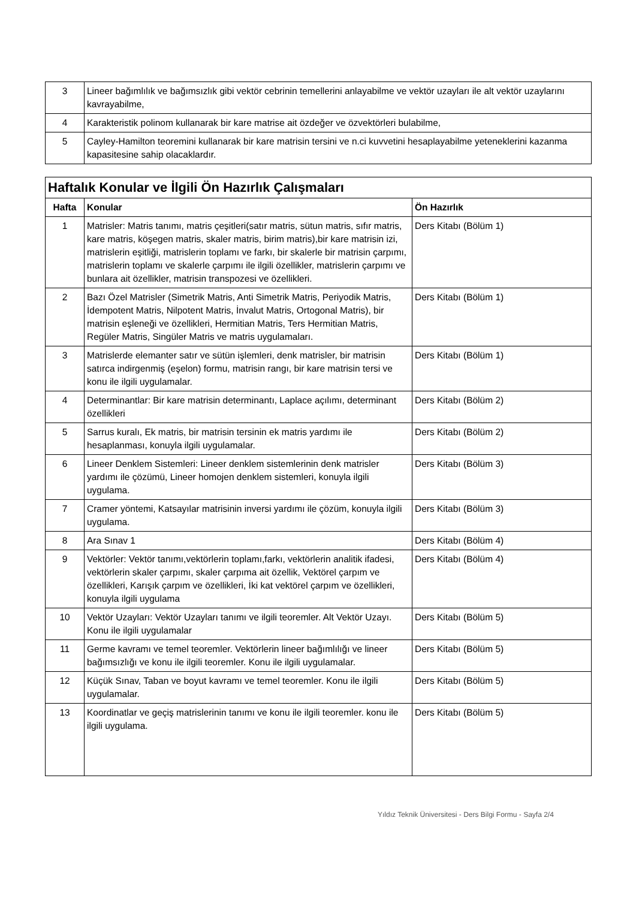| 3 | Lineer bağımlılık ve bağımsızlık gibi vektör cebrinin temellerini anlayabilme ve vektör uzayları ile alt vektör uzaylarını kavrayabilme, |
| 4 | Karakteristik polinom kullanarak bir kare matrise ait özdeğer ve özvektörleri bulabilme, |
| 5 | Cayley-Hamilton teoremini kullanarak bir kare matrisin tersini ve n.ci kuvvetini hesaplayabilme yeteneklerini kazanma kapasitesine sahip olacaklardır. |
| Haftalık Konular ve İlgili Ön Hazırlık Çalışmaları | | |
| Hafta | Konular | Ön Hazırlık |
| 1 | Matrisler: Matris tanımı, matris çeşitleri(satır matris, sütun matris, sıfır matris, kare matris, köşegen matris, skaler matris, birim matris),bir kare matrisin izi, matrislerin eşitliği, matrislerin toplamı ve farkı, bir skalerle bir matrisin çarpımı, matrislerin toplamı ve skalerle çarpımı ile ilgili özellikler, matrislerin çarpımı ve bunlara ait özellikler, matrisin transpozesi ve özellikleri. | Ders Kitabı (Bölüm 1) |
| 2 | Bazı Özel Matrisler (Simetrik Matris, Anti Simetrik Matris, Periyodik Matris, İdempotent Matris, Nilpotent Matris, İnvalut Matris, Ortogonal Matris), bir matrisin eşleneği ve özellikleri, Hermitian Matris, Ters Hermitian Matris, Regüler Matris, Singüler Matris ve matris uygulamaları. | Ders Kitabı (Bölüm 1) |
| 3 | Matrislerde elemanter satır ve sütün işlemleri, denk matrisler, bir matrisin satırca indirgenmiş (eşelon) formu, matrisin rangı, bir kare matrisin tersi ve konu ile ilgili uygulamalar. | Ders Kitabı (Bölüm 1) |
| 4 | Determinantlar: Bir kare matrisin determinantı, Laplace açılımı, determinant özellikleri | Ders Kitabı (Bölüm 2) |
| 5 | Sarrus kuralı, Ek matris, bir matrisin tersinin ek matris yardımı ile hesaplanması, konuyla ilgili uygulamalar. | Ders Kitabı (Bölüm 2) |
| 6 | Lineer Denklem Sistemleri: Lineer denklem sistemlerinin denk matrisler yardımı ile çözümü, Lineer homojen denklem sistemleri, konuyla ilgili uygulama. | Ders Kitabı (Bölüm 3) |
| 7 | Cramer yöntemi, Katsayılar matrisinin inversi yardımı ile çözüm, konuyla ilgili uygulama. | Ders Kitabı (Bölüm 3) |
| 8 | Ara Sınav 1 | Ders Kitabı (Bölüm 4) |
| 9 | Vektörler: Vektör tanımı,vektörlerin toplamı,farkı, vektörlerin analitik ifadesi, vektörlerin skaler çarpımı, skaler çarpıma ait özellik, Vektörel çarpım ve özellikleri, Karışık çarpım ve özellikleri, İki kat vektörel çarpım ve özellikleri, konuyla ilgili uygulama | Ders Kitabı (Bölüm 4) |
| 10 | Vektör Uzayları: Vektör Uzayları tanımı ve ilgili teoremler. Alt Vektör Uzayı. Konu ile ilgili uygulamalar | Ders Kitabı (Bölüm 5) |
| 11 | Germe kavramı ve temel teoremler. Vektörlerin lineer bağımlılığı ve lineer bağımsızlığı ve konu ile ilgili teoremler. Konu ile ilgili uygulamalar. | Ders Kitabı (Bölüm 5) |
| 12 | Küçük Sınav, Taban ve boyut kavramı ve temel teoremler. Konu ile ilgili uygulamalar. | Ders Kitabı (Bölüm 5) |
| 13 | Koordinatlar ve geçiş matrislerinin tanımı ve konu ile ilgili teoremler. konu ile ilgili uygulama. | Ders Kitabı (Bölüm 5) |
Yıldız Teknik Üniversitesi - Ders Bilgi Formu - Sayfa 2/4